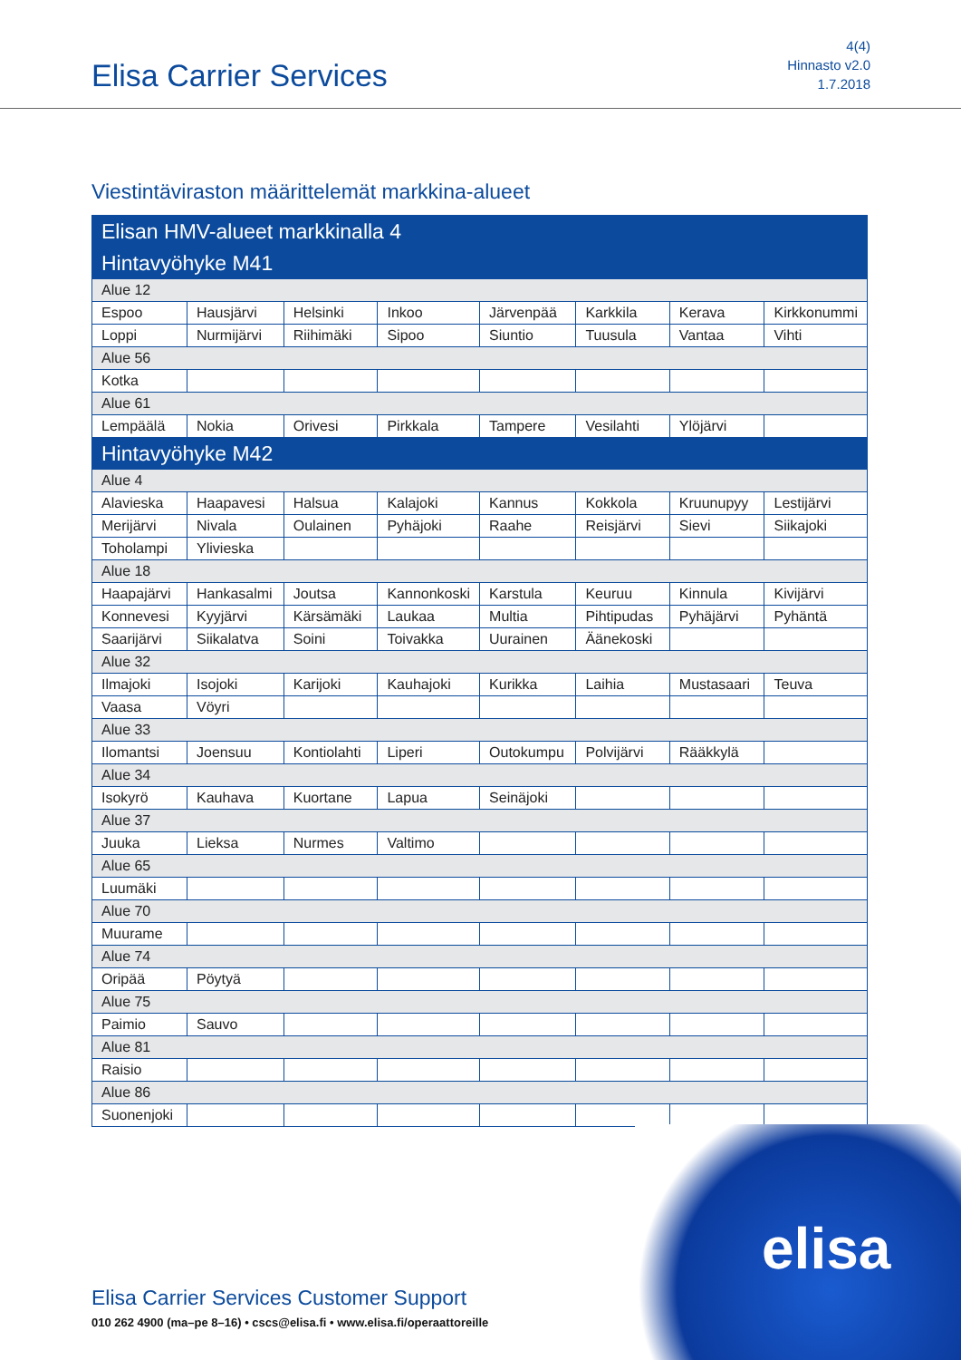Elisa Carrier Services
4(4)
Hinnasto v2.0
1.7.2018
Viestintäviraston määrittelemät markkina-alueet
| Elisan HMV-alueet markkinalla 4 | | | | | | | |
| --- | --- | --- | --- | --- | --- | --- | --- |
| Hintavyöhyke M41 | | | | | | | |
| Alue 12 | | | | | | | |
| Espoo | Hausjärvi | Helsinki | Inkoo | Järvenpää | Karkkila | Kerava | Kirkkonummi |
| Loppi | Nurmijärvi | Riihimäki | Sipoo | Siuntio | Tuusula | Vantaa | Vihti |
| Alue 56 | | | | | | | |
| Kotka | | | | | | | |
| Alue 61 | | | | | | | |
| Lempäälä | Nokia | Orivesi | Pirkkala | Tampere | Vesilahti | Ylöjärvi | |
| Hintavyöhyke M42 | | | | | | | |
| Alue 4 | | | | | | | |
| Alavieska | Haapavesi | Halsua | Kalajoki | Kannus | Kokkola | Kruunupyy | Lestijärvi |
| Merijärvi | Nivala | Oulainen | Pyhäjoki | Raahe | Reisjärvi | Sievi | Siikajoki |
| Toholampi | Ylivieska | | | | | | |
| Alue 18 | | | | | | | |
| Haapajärvi | Hankasalmi | Joutsa | Kannonkoski | Karstula | Keuruu | Kinnula | Kivijärvi |
| Konnevesi | Kyyjärvi | Kärsämäki | Laukaa | Multia | Pihtipudas | Pyhäjärvi | Pyhäntä |
| Saarijärvi | Siikalatva | Soini | Toivakka | Uurainen | Äänekoski | | |
| Alue 32 | | | | | | | |
| Ilmajoki | Isojoki | Karijoki | Kauhajoki | Kurikka | Laihia | Mustasaari | Teuva |
| Vaasa | Vöyri | | | | | | |
| Alue 33 | | | | | | | |
| Ilomantsi | Joensuu | Kontiolahti | Liperi | Outokumpu | Polvijärvi | Rääkkylä | |
| Alue 34 | | | | | | | |
| Isokyrö | Kauhava | Kuortane | Lapua | Seinäjoki | | | |
| Alue 37 | | | | | | | |
| Juuka | Lieksa | Nurmes | Valtimo | | | | |
| Alue 65 | | | | | | | |
| Luumäki | | | | | | | |
| Alue 70 | | | | | | | |
| Muurame | | | | | | | |
| Alue 74 | | | | | | | |
| Oripää | Pöytyä | | | | | | |
| Alue 75 | | | | | | | |
| Paimio | Sauvo | | | | | | |
| Alue 81 | | | | | | | |
| Raisio | | | | | | | |
| Alue 86 | | | | | | | |
| Suonenjoki | | | | | | | |
elisa
Elisa Carrier Services Customer Support
010 262 4900 (ma–pe 8–16) • cscs@elisa.fi • www.elisa.fi/operaattoreille